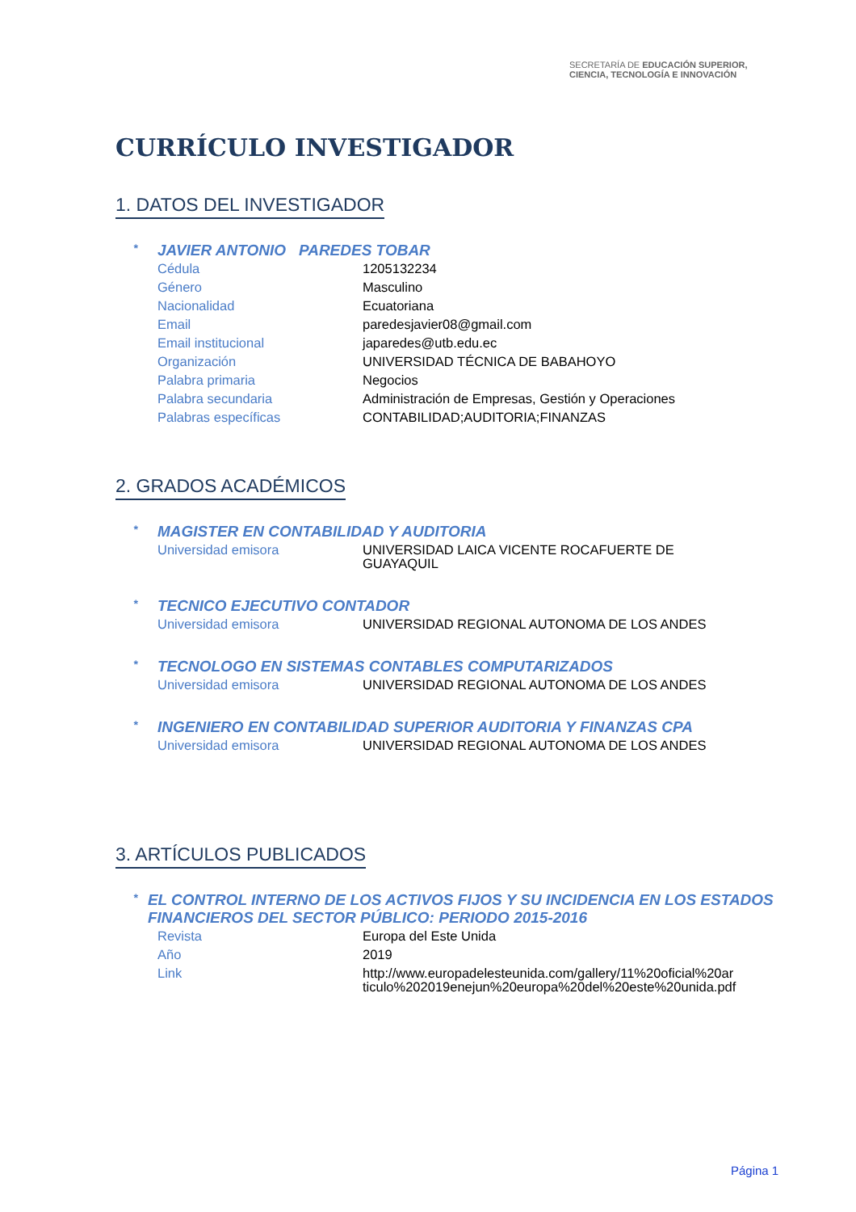SECRETARÍA DE EDUCACIÓN SUPERIOR,
CIENCIA, TECNOLOGÍA E INNOVACIÓN
CURRÍCULO INVESTIGADOR
1. DATOS DEL INVESTIGADOR
* JAVIER ANTONIO PAREDES TOBAR
| Cédula | 1205132234 |
| Género | Masculino |
| Nacionalidad | Ecuatoriana |
| Email | paredesjavier08@gmail.com |
| Email institucional | japaredes@utb.edu.ec |
| Organización | UNIVERSIDAD TÉCNICA DE BABAHOYO |
| Palabra primaria | Negocios |
| Palabra secundaria | Administración de Empresas, Gestión y Operaciones |
| Palabras específicas | CONTABILIDAD;AUDITORIA;FINANZAS |
2. GRADOS ACADÉMICOS
* MAGISTER EN CONTABILIDAD Y AUDITORIA
| Universidad emisora | UNIVERSIDAD LAICA VICENTE ROCAFUERTE DE GUAYAQUIL |
* TECNICO EJECUTIVO CONTADOR
| Universidad emisora | UNIVERSIDAD REGIONAL AUTONOMA DE LOS ANDES |
* TECNOLOGO EN SISTEMAS CONTABLES COMPUTARIZADOS
| Universidad emisora | UNIVERSIDAD REGIONAL AUTONOMA DE LOS ANDES |
* INGENIERO EN CONTABILIDAD SUPERIOR AUDITORIA Y FINANZAS CPA
| Universidad emisora | UNIVERSIDAD REGIONAL AUTONOMA DE LOS ANDES |
3. ARTÍCULOS PUBLICADOS
* EL CONTROL INTERNO DE LOS ACTIVOS FIJOS Y SU INCIDENCIA EN LOS ESTADOS FINANCIEROS DEL SECTOR PÚBLICO: PERIODO 2015-2016
| Revista | Europa del Este Unida |
| Año | 2019 |
| Link | http://www.europadelesteunida.com/gallery/11%20oficial%20ar ticulo%202019enejun%20europa%20del%20este%20unida.pdf |
Página 1